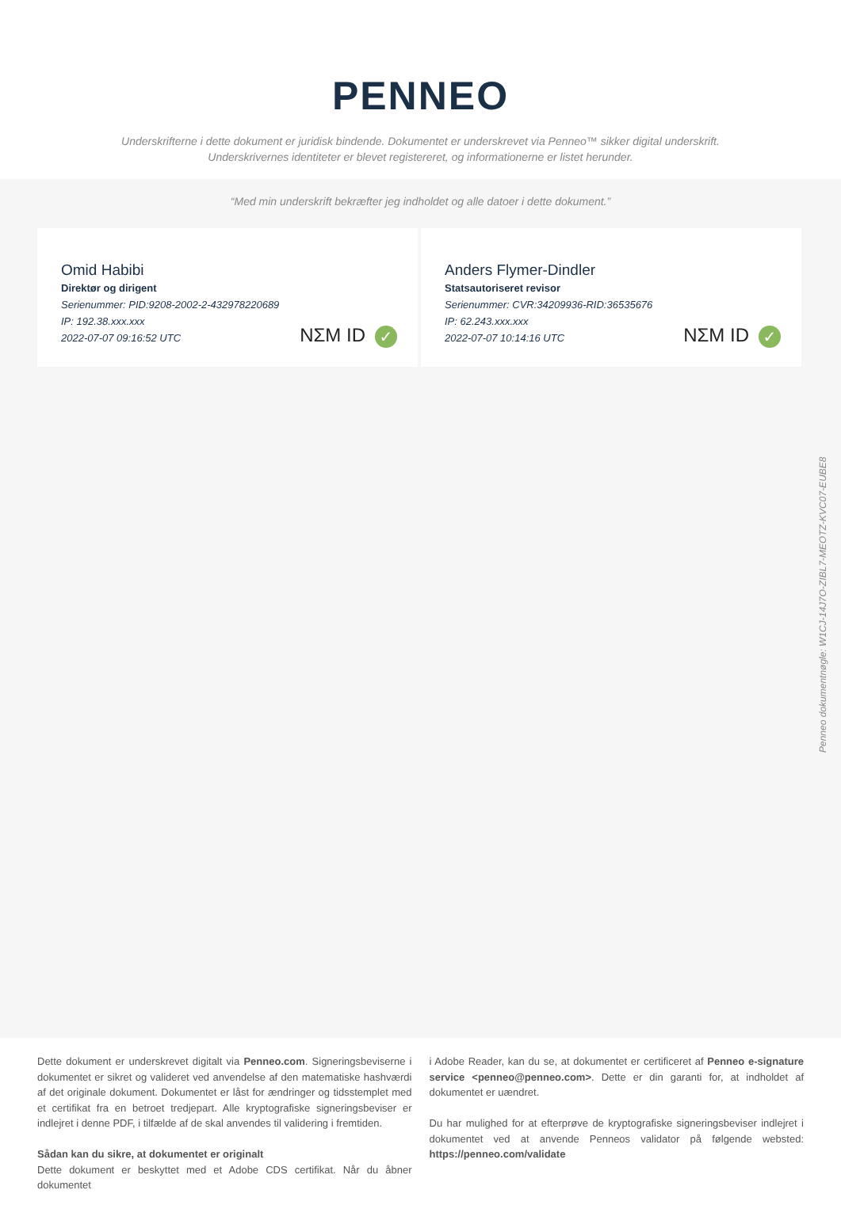PENNEO
Underskrifterne i dette dokument er juridisk bindende. Dokumentet er underskrevet via Penneo™ sikker digital underskrift.
Underskrivernes identiteter er blevet registereret, og informationerne er listet herunder.
“Med min underskrift bekræfter jeg indholdet og alle datoer i dette dokument.”
Omid Habibi
Direktør og dirigent
Serienummer: PID:9208-2002-2-432978220689
IP: 192.38.xxx.xxx
2022-07-07 09:16:52 UTC
NΣM ID ✓
Anders Flymer-Dindler
Statsautoriseret revisor
Serienummer: CVR:34209936-RID:36535676
IP: 62.243.xxx.xxx
2022-07-07 10:14:16 UTC
NΣM ID ✓
Dette dokument er underskrevet digitalt via Penneo.com. Signeringsbeviserne i dokumentet er sikret og valideret ved anvendelse af den matematiske hashværdi af det originale dokument. Dokumentet er låst for ændringer og tidsstemplet med et certifikat fra en betroet tredjepart. Alle kryptografiske signeringsbeviser er indlejret i denne PDF, i tilfælde af de skal anvendes til validering i fremtiden.
Sådan kan du sikre, at dokumentet er originalt
Dette dokument er beskyttet med et Adobe CDS certifikat. Når du åbner dokumentet
i Adobe Reader, kan du se, at dokumentet er certificeret af Penneo e-signature service <penneo@penneo.com>. Dette er din garanti for, at indholdet af dokumentet er uændret.
Du har mulighed for at efterprøve de kryptografiske signeringsbeviser indlejret i dokumentet ved at anvende Penneos validator på følgende websted: https://penneo.com/validate
Penneo dokumentnøgle: W1CJ-14J7O-ZIBL7-MEOTZ-KVC07-EUBE8